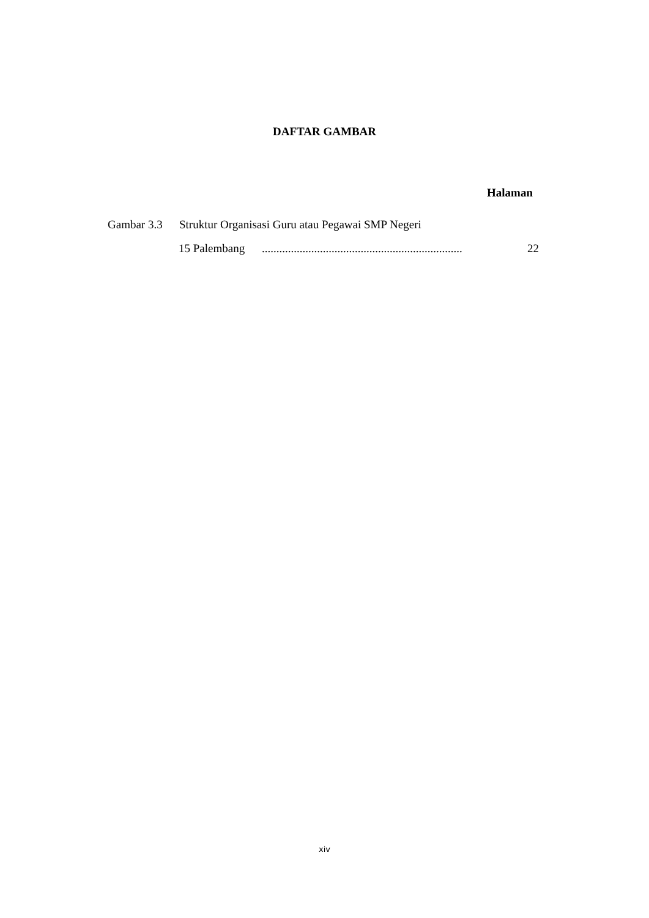DAFTAR GAMBAR
Halaman
Gambar 3.3 Struktur Organisasi Guru atau Pegawai SMP Negeri
15 Palembang ..................................................................... 22
xiv